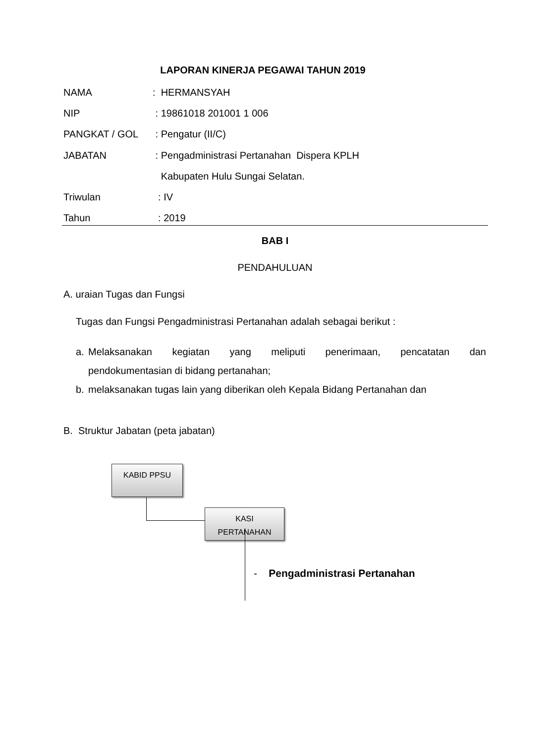LAPORAN KINERJA PEGAWAI TAHUN 2019
NAMA: HERMANSYAH
NIP : 19861018 201001 1 006
PANGKAT / GOL : Pengatur (II/C)
JABATAN : Pengadministrasi Pertanahan Dispera KPLH
Kabupaten Hulu Sungai Selatan.
Triwulan : IV
Tahun : 2019
BAB I
PENDAHULUAN
A. uraian Tugas dan Fungsi
Tugas dan Fungsi Pengadministrasi Pertanahan adalah sebagai berikut :
a. Melaksanakan kegiatan yang meliputi penerimaan, pencatatan dan
pendokumentasian di bidang pertanahan;
b. melaksanakan tugas lain yang diberikan oleh Kepala Bidang Pertanahan dan
B. Struktur Jabatan (peta jabatan)
KABID PPSU
KASI
PERTANAHAN
- Pengadministrasi Pertanahan